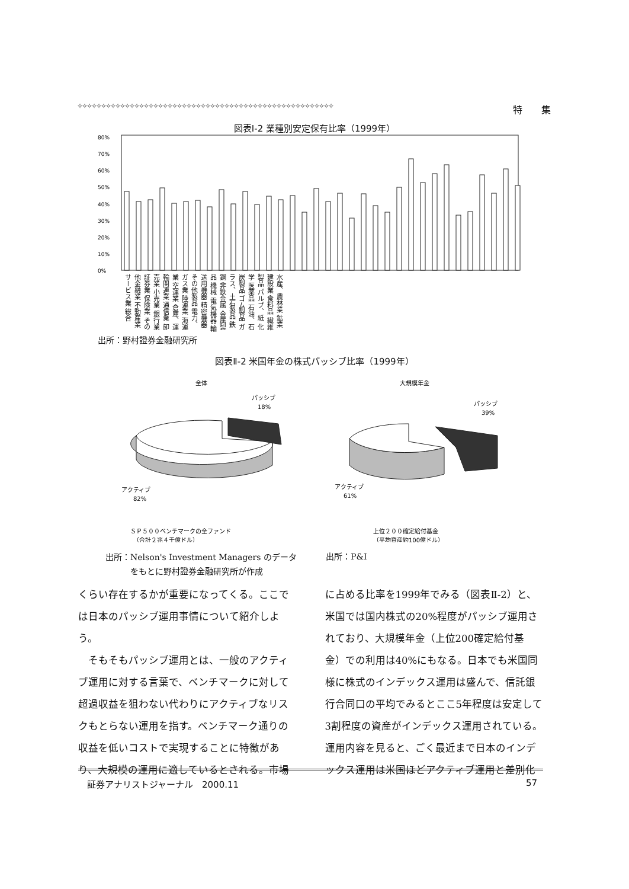✧✧✧✧✧✧✧✧✧✧✧✧✧✧✧✧✧✧✧✧✧✧✧✧✧✧✧✧✧✧✧✧✧✧✧✧✧✧✧✧✧✧✧✧✧✧✧✧✧✧✧✧✧✧ 特　　集
図表Ⅰ-2 業種別安定保有比率（1999年）
80%
70%
60%
50%
40%
30%
20%
10%
0%
水産、農林業 鉱業 建設業 食料品 繊維製品 パルプ、紙 化学 医薬品 石油、石炭製品 ゴム製品 ガラス、土石製品 鉄鋼 非鉄金属 金属製品 機械 電気機器 輸送用機器 精密機器 その他製品 電力、ガス業 陸運業 海運業 空運業 倉庫、運輸関連業 通信業 卸売業 小売業 銀行業 証券業 保険業 その他金融業 不動産業 サービス業 総合
出所：野村證券金融研究所
図表Ⅱ-2 米国年金の株式パッシブ比率（1999年）
全体
パッシブ
18%
アクティブ
82%
大規模年金
パッシブ
39%
アクティブ
61%
ＳＰ５００ベンチマークの全ファンド
（合計２兆４千億ドル）
上位２００確定給付基金
（平均資産約100億ドル）
出所：Nelson's Investment Managers のデータ
　　　をもとに野村證券金融研究所が作成
出所：P&I
くらい存在するかが重要になってくる。ここでは日本のパッシブ運用事情について紹介しよう。
　そもそもパッシブ運用とは、一般のアクティブ運用に対する言葉で、ベンチマークに対して超過収益を狙わない代わりにアクティブなリスクもとらない運用を指す。ベンチマーク通りの収益を低いコストで実現することに特徴があり、大規模の運用に適しているとされる。市場
に占める比率を1999年でみる（図表Ⅱ-2）と、米国では国内株式の20%程度がパッシブ運用されており、大規模年金（上位200確定給付基金）での利用は40%にもなる。日本でも米国同様に株式のインデックス運用は盛んで、信託銀行合同口の平均でみるとここ5年程度は安定して3割程度の資産がインデックス運用されている。運用内容を見ると、ごく最近まで日本のインデックス運用は米国ほどアクティブ運用と差別化
証券アナリストジャーナル　2000.11 57